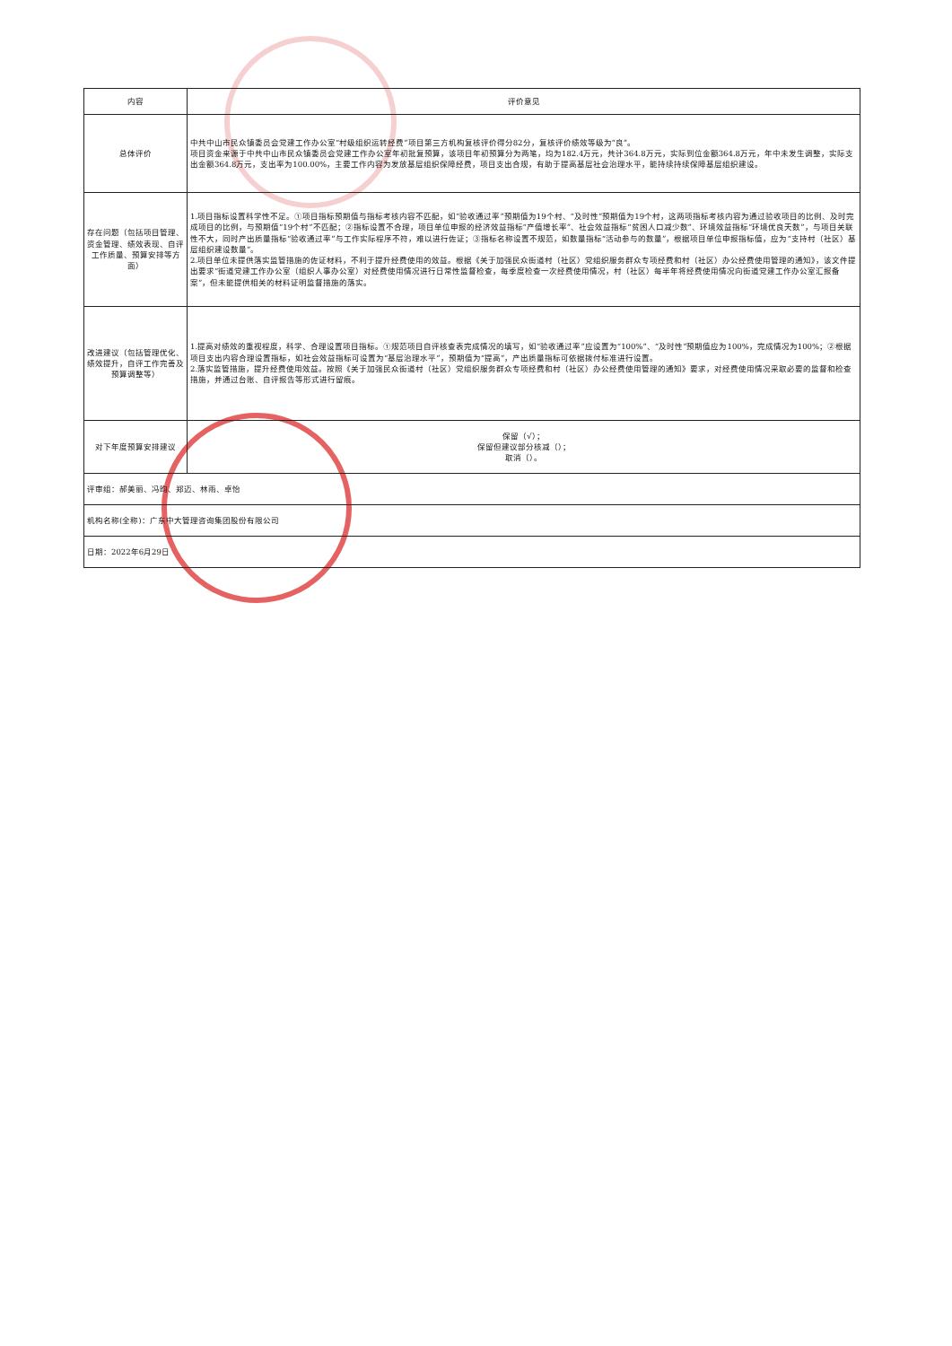| 内容 | 评价意见 |
| --- | --- |
| 总体评价 | 中共中山市民众镇委员会党建工作办公室“村级组织运转经费”项目第三方机构复核评价得分82分，复核评价绩效等级为“良”。 项目资金来源于中共中山市民众镇委员会党建工作办公室年初批复预算，该项目年初预算分为两笔，均为182.4万元，共计364.8万元，实际到位金额364.8万元，年中未发生调整，实际支出金额364.8万元，支出率为100.00%，主要工作内容为发放基层组织保障经费，项目支出合规，有助于提高基层社会治理水平，能持续持续保障基层组织建设。 |
| 存在问题（包括项目管理、资金管理、绩效表现、自评工作质量、预算安排等方面） | 1.项目指标设置科学性不足。①项目指标预期值与指标考核内容不匹配，如“验收通过率”预期值为19个村、“及时性”预期值为19个村，这两项指标考核内容为通过验收项目的比例、及时完成项目的比例，与预期值“19个村”不匹配；②指标设置不合理，项目单位申报的经济效益指标“产值增长率”、社会效益指标“贫困人口减少数”、环境效益指标“环境优良天数”，与项目关联性不大，同时产出质量指标“验收通过率”与工作实际程序不符，难以进行佐证；③指标名称设置不规范，如数量指标“活动参与的数量”，根据项目单位申报指标值，应为“支持村（社区）基层组织建设数量”。 2.项目单位未提供落实监管措施的佐证材料，不利于提升经费使用的效益。根据《关于加强民众街道村（社区）党组织服务群众专项经费和村（社区）办公经费使用管理的通知》，该文件提出要求“街道党建工作办公室（组织人事办公室）对经费使用情况进行日常性监督检查，每季度检查一次经费使用情况，村（社区）每半年将经费使用情况向街道党建工作办公室汇报备案”，但未能提供相关的材料证明监督措施的落实。 |
| 改进建议（包括管理优化、绩效提升，自评工作完善及预算调整等） | 1.提高对绩效的重视程度，科学、合理设置项目指标。①规范项目自评核查表完成情况的填写，如“验收通过率”应设置为“100%”、“及时性”预期值应为100%，完成情况为100%；②根据项目支出内容合理设置指标，如社会效益指标可设置为“基层治理水平”，预期值为“提高”，产出质量指标可依据拨付标准进行设置。 2.落实监管措施，提升经费使用效益。按照《关于加强民众街道村（社区）党组织服务群众专项经费和村（社区）办公经费使用管理的通知》要求，对经费使用情况采取必要的监督和检查措施，并通过台账、自评报告等形式进行留痕。 |
| 对下年度预算安排建议 | 保留（√）； 保留但建议部分核减（）； 取消（）。 |
| 评审组：郝美丽、冯昀、郑迈、林雨、卓怡 | |
| 机构名称(全称)：广东中大管理咨询集团股份有限公司 | |
| 日期：2022年6月29日 | |